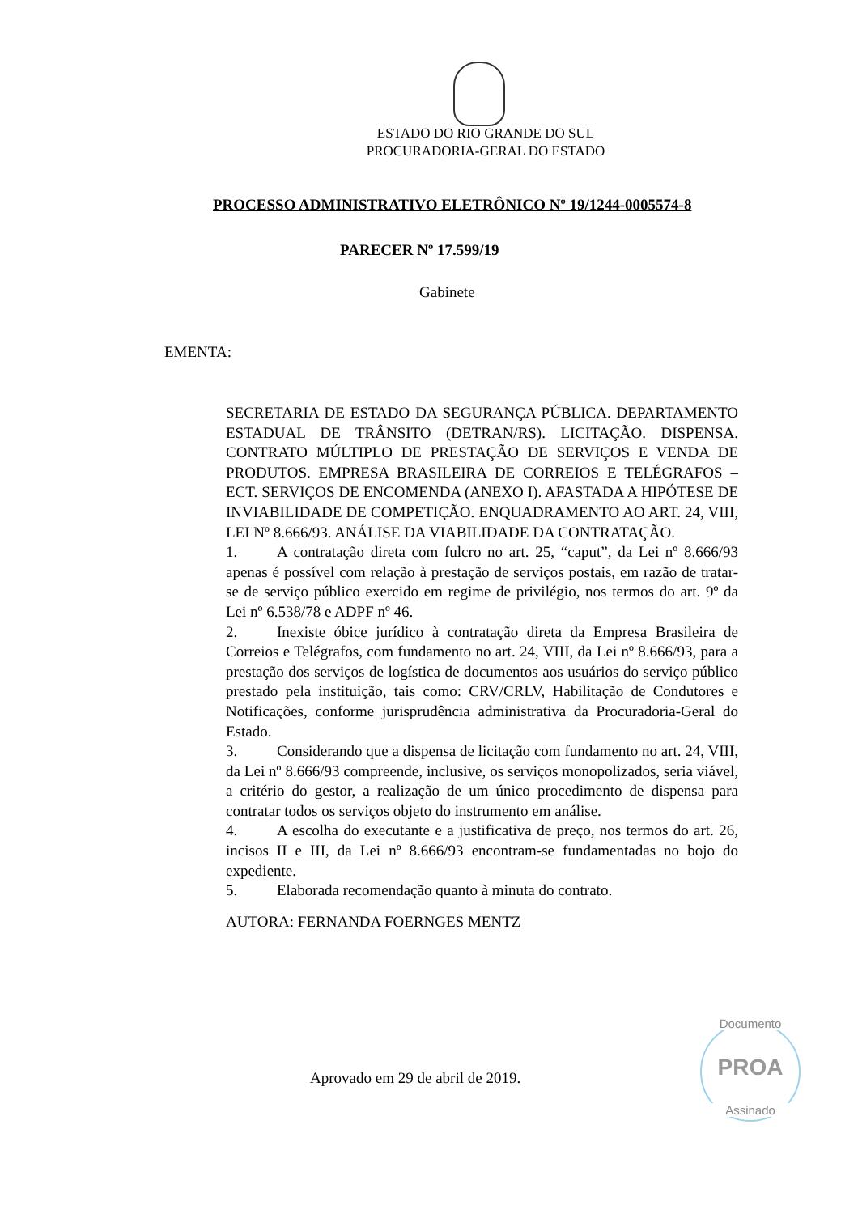ESTADO DO RIO GRANDE DO SUL
PROCURADORIA-GERAL DO ESTADO
PROCESSO ADMINISTRATIVO ELETRÔNICO Nº 19/1244-0005574-8
PARECER Nº 17.599/19
Gabinete
EMENTA:
SECRETARIA DE ESTADO DA SEGURANÇA PÚBLICA. DEPARTAMENTO ESTADUAL DE TRÂNSITO (DETRAN/RS). LICITAÇÃO. DISPENSA. CONTRATO MÚLTIPLO DE PRESTAÇÃO DE SERVIÇOS E VENDA DE PRODUTOS. EMPRESA BRASILEIRA DE CORREIOS E TELÉGRAFOS – ECT. SERVIÇOS DE ENCOMENDA (ANEXO I). AFASTADA A HIPÓTESE DE INVIABILIDADE DE COMPETIÇÃO. ENQUADRAMENTO AO ART. 24, VIII, LEI Nº 8.666/93. ANÁLISE DA VIABILIDADE DA CONTRATAÇÃO.
1. A contratação direta com fulcro no art. 25, “caput”, da Lei nº 8.666/93 apenas é possível com relação à prestação de serviços postais, em razão de tratar-se de serviço público exercido em regime de privilégio, nos termos do art. 9º da Lei nº 6.538/78 e ADPF nº 46.
2. Inexiste óbice jurídico à contratação direta da Empresa Brasileira de Correios e Telégrafos, com fundamento no art. 24, VIII, da Lei nº 8.666/93, para a prestação dos serviços de logística de documentos aos usuários do serviço público prestado pela instituição, tais como: CRV/CRLV, Habilitação de Condutores e Notificações, conforme jurisprudência administrativa da Procuradoria-Geral do Estado.
3. Considerando que a dispensa de licitação com fundamento no art. 24, VIII, da Lei nº 8.666/93 compreende, inclusive, os serviços monopolizados, seria viável, a critério do gestor, a realização de um único procedimento de dispensa para contratar todos os serviços objeto do instrumento em análise.
4. A escolha do executante e a justificativa de preço, nos termos do art. 26, incisos II e III, da Lei nº 8.666/93 encontram-se fundamentadas no bojo do expediente.
5. Elaborada recomendação quanto à minuta do contrato.
AUTORA: FERNANDA FOERNGES MENTZ
Aprovado em 29 de abril de 2019.
Documento
PROA
Assinado